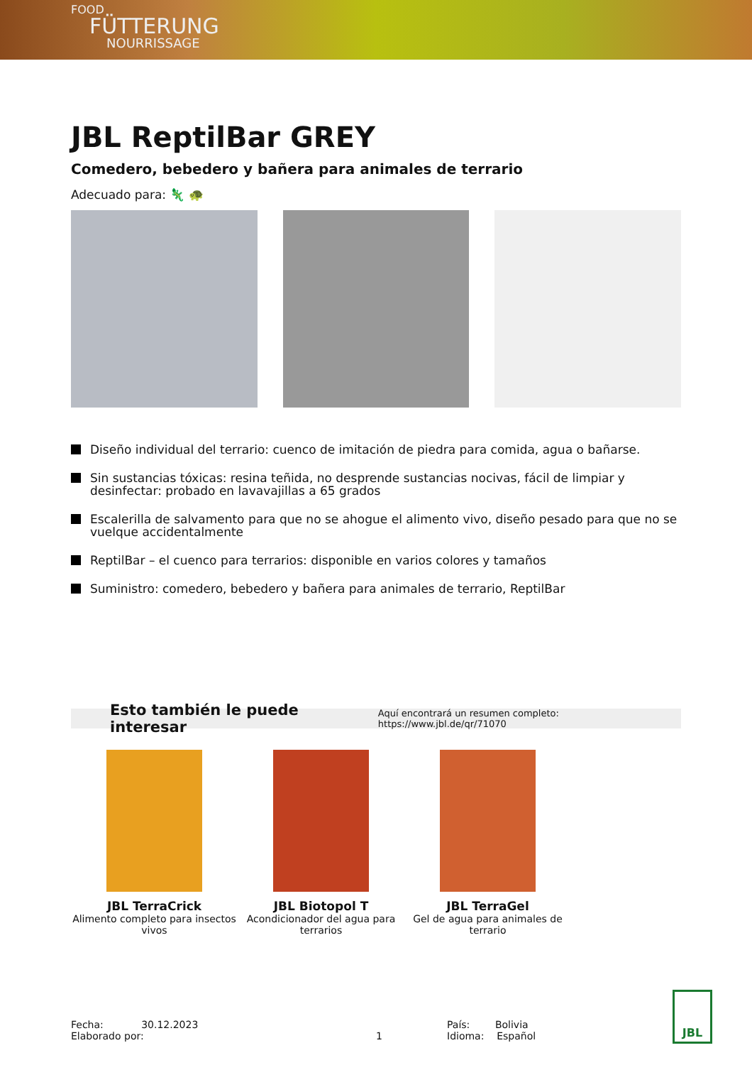FOOD
FÜTTERUNG
NOURRISSAGE
JBL ReptilBar GREY
Comedero, bebedero y bañera para animales de terrario
Adecuado para: 🦎 🐢
Diseño individual del terrario: cuenco de imitación de piedra para comida, agua o bañarse.
Sin sustancias tóxicas: resina teñida, no desprende sustancias nocivas, fácil de limpiar y desinfectar: probado en lavavajillas a 65 grados
Escalerilla de salvamento para que no se ahogue el alimento vivo, diseño pesado para que no se vuelque accidentalmente
ReptilBar – el cuenco para terrarios: disponible en varios colores y tamaños
Suministro: comedero, bebedero y bañera para animales de terrario, ReptilBar
Esto también le puede interesar Aquí encontrará un resumen completo: https://www.jbl.de/qr/71070
JBL TerraCrick
Alimento completo para insectos vivos
JBL Biotopol T
Acondicionador del agua para terrarios
JBL TerraGel
Gel de agua para animales de terrario
Fecha: 30.12.2023
Elaborado por:
1 País: Bolivia
Idioma: Español
JBL